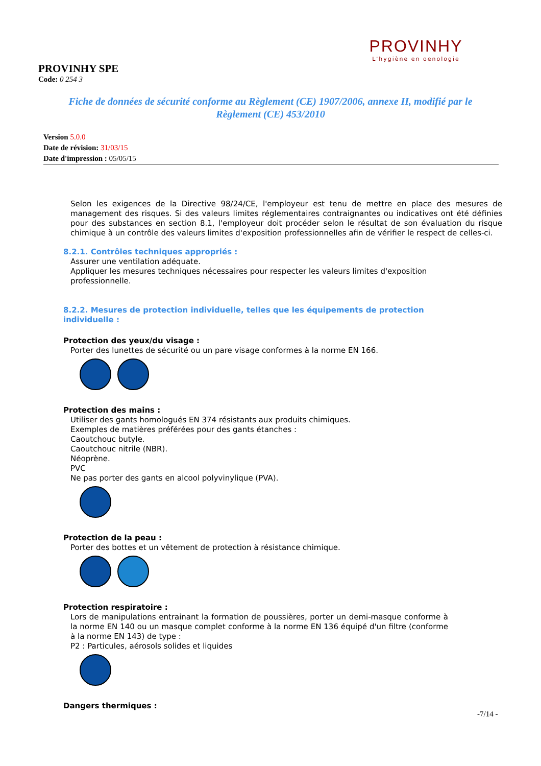PROVINHY
L'hygiène en oenologie
PROVINHY SPE
Code: 0 254 3
Fiche de données de sécurité conforme au Règlement (CE) 1907/2006, annexe II, modifié par le Règlement (CE) 453/2010
Version 5.0.0
Date de révision: 31/03/15
Date d'impression : 05/05/15
Selon les exigences de la Directive 98/24/CE, l'employeur est tenu de mettre en place des mesures de management des risques. Si des valeurs limites réglementaires contraignantes ou indicatives ont été définies pour des substances en section 8.1, l'employeur doit procéder selon le résultat de son évaluation du risque chimique à un contrôle des valeurs limites d'exposition professionnelles afin de vérifier le respect de celles-ci.
8.2.1. Contrôles techniques appropriés :
Assurer une ventilation adéquate.
Appliquer les mesures techniques nécessaires pour respecter les valeurs limites d'exposition professionnelle.
8.2.2. Mesures de protection individuelle, telles que les équipements de protection individuelle :
Protection des yeux/du visage :
Porter des lunettes de sécurité ou un pare visage conformes à la norme EN 166.
Protection des mains :
Utiliser des gants homologués EN 374 résistants aux produits chimiques.
Exemples de matières préférées pour des gants étanches :
Caoutchouc butyle.
Caoutchouc nitrile (NBR).
Néoprène.
PVC
Ne pas porter des gants en alcool polyvinylique (PVA).
Protection de la peau :
Porter des bottes et un vêtement de protection à résistance chimique.
Protection respiratoire :
Lors de manipulations entrainant la formation de poussières, porter un demi-masque conforme à la norme EN 140 ou un masque complet conforme à la norme EN 136 équipé d'un filtre (conforme à la norme EN 143) de type :
P2 : Particules, aérosols solides et liquides
Dangers thermiques :
-7/14 -